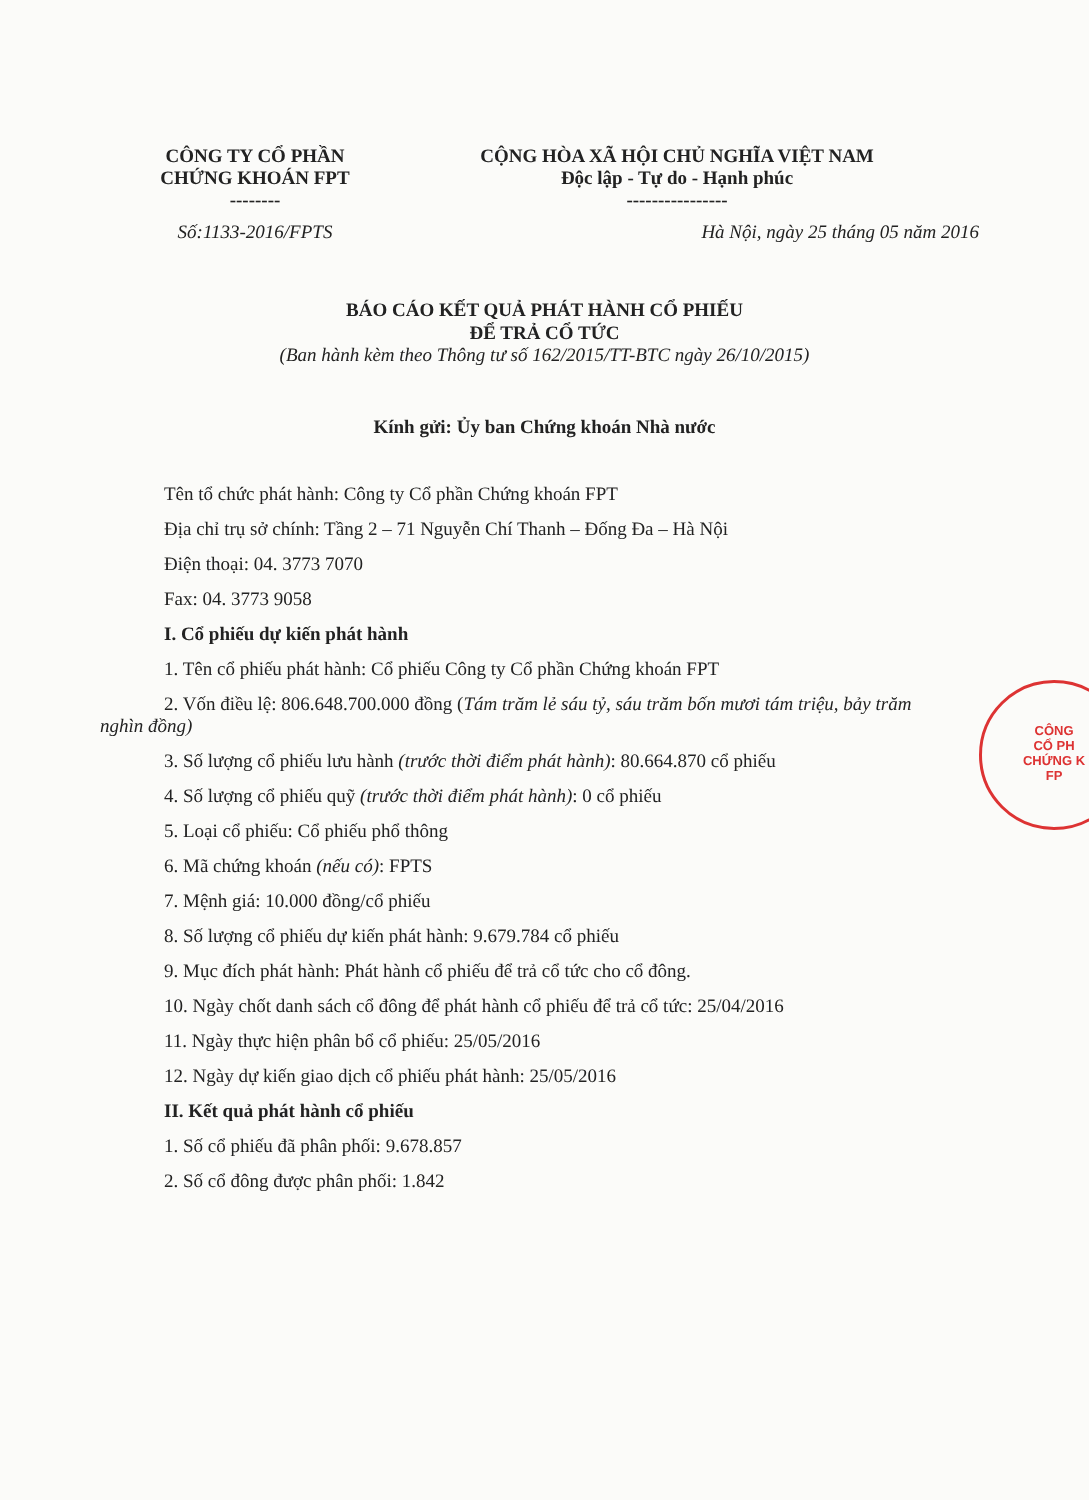CÔNG TY CỔ PHẦN
CHỨNG KHOÁN FPT
--------
Số:1133-2016/FPTS
CỘNG HÒA XÃ HỘI CHỦ NGHĨA VIỆT NAM
Độc lập - Tự do - Hạnh phúc
----------------
Hà Nội, ngày 25 tháng 05 năm 2016
BÁO CÁO KẾT QUẢ PHÁT HÀNH CỔ PHIẾU
ĐỂ TRẢ CỔ TỨC
(Ban hành kèm theo Thông tư số 162/2015/TT-BTC ngày 26/10/2015)
Kính gửi: Ủy ban Chứng khoán Nhà nước
Tên tổ chức phát hành: Công ty Cổ phần Chứng khoán FPT
Địa chỉ trụ sở chính: Tầng 2 – 71 Nguyễn Chí Thanh – Đống Đa – Hà Nội
Điện thoại: 04. 3773 7070
Fax: 04. 3773 9058
I. Cổ phiếu dự kiến phát hành
1. Tên cổ phiếu phát hành: Cổ phiếu Công ty Cổ phần Chứng khoán FPT
2. Vốn điều lệ: 806.648.700.000 đồng (Tám trăm lẻ sáu tỷ, sáu trăm bốn mươi tám triệu, bảy trăm nghìn đồng)
3. Số lượng cổ phiếu lưu hành (trước thời điểm phát hành): 80.664.870 cổ phiếu
4. Số lượng cổ phiếu quỹ (trước thời điểm phát hành): 0 cổ phiếu
5. Loại cổ phiếu: Cổ phiếu phổ thông
6. Mã chứng khoán (nếu có): FPTS
7. Mệnh giá: 10.000 đồng/cổ phiếu
8. Số lượng cổ phiếu dự kiến phát hành: 9.679.784 cổ phiếu
9. Mục đích phát hành: Phát hành cổ phiếu để trả cổ tức cho cổ đông.
10. Ngày chốt danh sách cổ đông để phát hành cổ phiếu để trả cổ tức: 25/04/2016
11. Ngày thực hiện phân bổ cổ phiếu: 25/05/2016
12. Ngày dự kiến giao dịch cổ phiếu phát hành: 25/05/2016
II. Kết quả phát hành cổ phiếu
1. Số cổ phiếu đã phân phối: 9.678.857
2. Số cổ đông được phân phối: 1.842
CÔNG
CỔ PH
CHỨNG K
FP